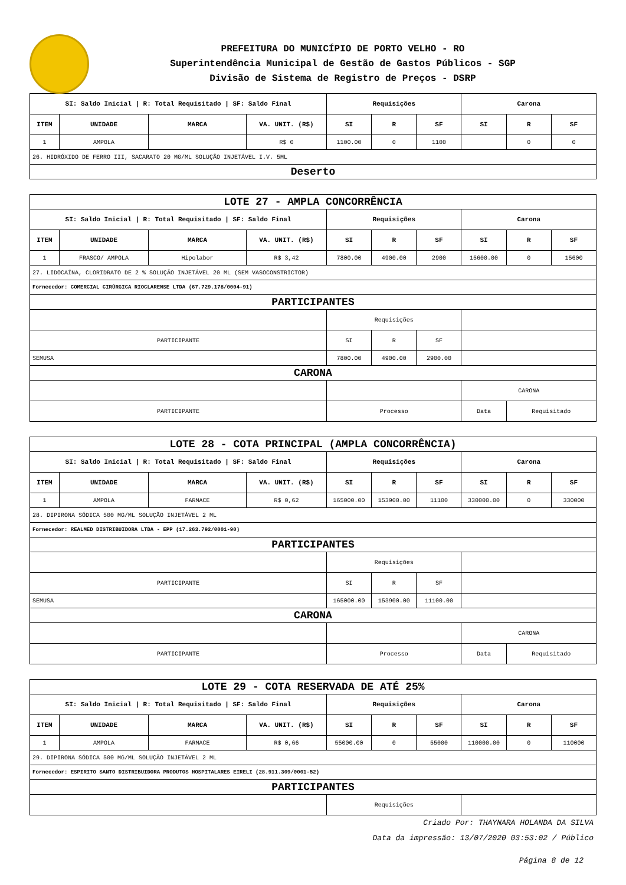PREFEITURA DO MUNICÍPIO DE PORTO VELHO - RO
Superintendência Municipal de Gestão de Gastos Públicos - SGP
Divisão de Sistema de Registro de Preços - DSRP
| SI: Saldo Inicial / R: Total Requisitado / SF: Saldo Final | | | | Requisições | | | Carona | | |
| --- | --- | --- | --- | --- | --- | --- | --- | --- | --- |
| ITEM | UNIDADE | MARCA | VA. UNIT. (R$) | SI | R | SF | SI | R | SF |
| 1 | AMPOLA | | R$ 0 | 1100.00 | 0 | 1100 | | 0 | 0 |
| 26. HIDRÓXIDO DE FERRO III, SACARATO 20 MG/ML SOLUÇÃO INJETÁVEL I.V. 5ML | | | | | | | | | |
| Deserto | | | | | | | | | |
| LOTE 27 - AMPLA CONCORRÊNCIA | | | | | | | | | |
| SI: Saldo Inicial / R: Total Requisitado / SF: Saldo Final | | | | Requisições | | | Carona | | |
| ITEM | UNIDADE | MARCA | VA. UNIT. (R$) | SI | R | SF | SI | R | SF |
| 1 | FRASCO/ AMPOLA | Hipolabor | R$ 3,42 | 7800.00 | 4900.00 | 2900 | 15600.00 | 0 | 15600 |
| 27. LIDOCAÍNA, CLORIDRATO DE 2 % SOLUÇÃO INJETÁVEL 20 ML (SEM VASOCONSTRICTOR) | | | | | | | | | |
| Fornecedor: COMERCIAL CIRÚRGICA RIOCLARENSE LTDA (67.729.178/0004-91) | | | | | | | | | |
| PARTICIPANTES | | | | | | | | | |
| | | | | Requisições | | | | | |
| PARTICIPANTE | | | | SI | R | SF | | | |
| SEMUSA | | | | 7800.00 | 4900.00 | 2900.00 | | | |
| CARONA | | | | | | | | | |
| | | | | | | | CARONA | | |
| PARTICIPANTE | | | | Processo | | | Data | Requisitado | |
| LOTE 28 - COTA PRINCIPAL (AMPLA CONCORRÊNCIA) | | | | | | | | | |
| SI: Saldo Inicial / R: Total Requisitado / SF: Saldo Final | | | | Requisições | | | Carona | | |
| ITEM | UNIDADE | MARCA | VA. UNIT. (R$) | SI | R | SF | SI | R | SF |
| 1 | AMPOLA | FARMACE | R$ 0,62 | 165000.00 | 153900.00 | 11100 | 330000.00 | 0 | 330000 |
| 28. DIPIRONA SÓDICA 500 MG/ML SOLUÇÃO INJETÁVEL 2 ML | | | | | | | | | |
| Fornecedor: REALMED DISTRIBUIDORA LTDA - EPP (17.263.792/0001-90) | | | | | | | | | |
| PARTICIPANTES | | | | | | | | | |
| | | | | Requisições | | | | | |
| PARTICIPANTE | | | | SI | R | SF | | | |
| SEMUSA | | | | 165000.00 | 153900.00 | 11100.00 | | | |
| CARONA | | | | | | | | | |
| | | | | | | | CARONA | | |
| PARTICIPANTE | | | | Processo | | | Data | Requisitado | |
| LOTE 29 - COTA RESERVADA DE ATÉ 25% | | | | | | | | | |
| SI: Saldo Inicial / R: Total Requisitado / SF: Saldo Final | | | | Requisições | | | Carona | | |
| ITEM | UNIDADE | MARCA | VA. UNIT. (R$) | SI | R | SF | SI | R | SF |
| 1 | AMPOLA | FARMACE | R$ 0,66 | 55000.00 | 0 | 55000 | 110000.00 | 0 | 110000 |
| 29. DIPIRONA SÓDICA 500 MG/ML SOLUÇÃO INJETÁVEL 2 ML | | | | | | | | | |
| Fornecedor: ESPIRITO SANTO DISTRIBUIDORA PRODUTOS HOSPITALARES EIRELI (28.911.309/0001-52) | | | | | | | | | |
| PARTICIPANTES | | | | | | | | | |
| | | | | Requisições | | | | | |
Criado Por: THAYNARA HOLANDA DA SILVA
Data da impressão: 13/07/2020 03:53:02 / Público
Página 8 de 12